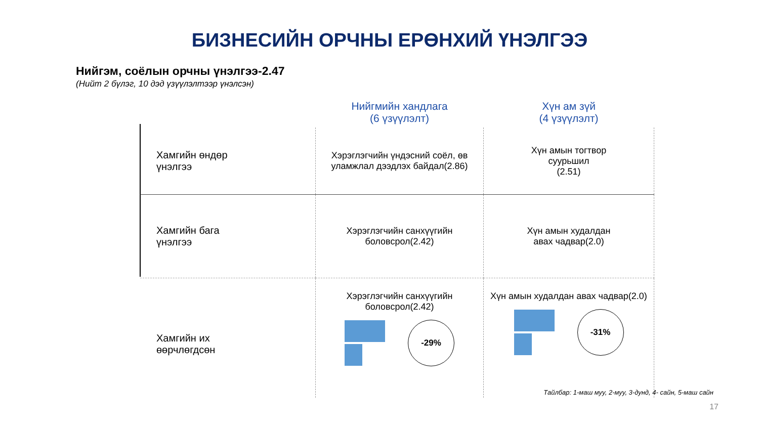БИЗНЕСИЙН ОРЧНЫ ЕРӨНХИЙ ҮНЭЛГЭЭ
Нийгэм, соёлын орчны үнэлгээ-2.47
(Нийт 2 бүлэг, 10 дэд үзүүлэлтээр үнэлсэн)
| | Нийгмийн хандлага (6 үзүүлэлт) | Хүн ам зүй (4 үзүүлэлт) |
| --- | --- | --- |
| Хамгийн өндөр үнэлгээ | Хэрэглэгчийн үндэсний соёл, өв уламжлал дээдлэх байдал(2.86) | Хүн амын тогтвор суурьшил (2.51) |
| Хамгийн бага үнэлгээ | Хэрэглэгчийн санхүүгийн боловсрол(2.42) | Хүн амын худалдан авах чадвар(2.0) |
| Хамгийн их өөрчлөгдсөн | Хэрэглэгчийн санхүүгийн боловсрол(2.42) -29% | Хүн амын худалдан авах чадвар(2.0) -31% |
Тайлбар: 1-маш муу, 2-муу, 3-дунд, 4- сайн, 5-маш сайн
17